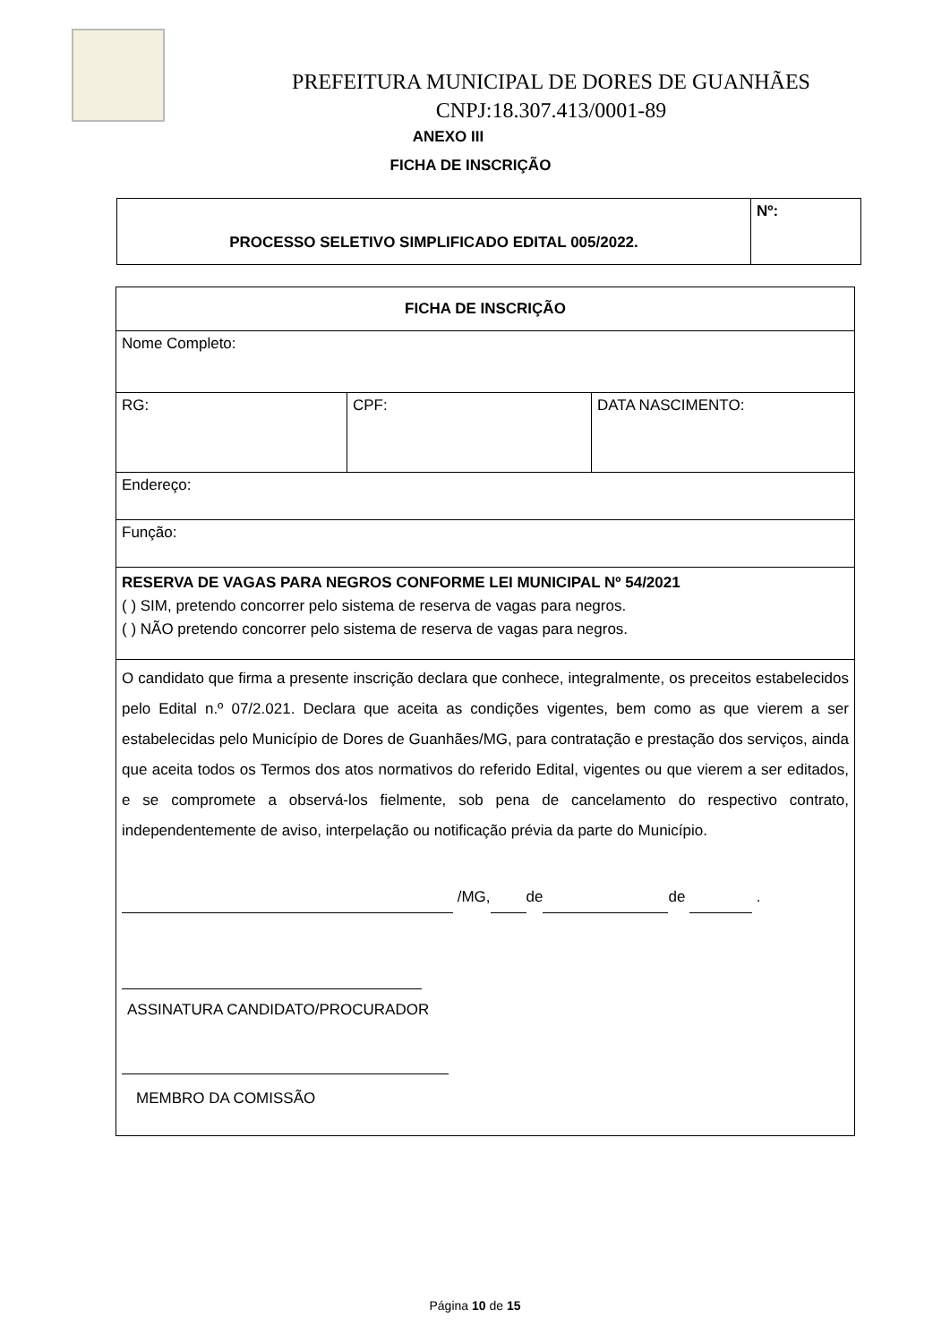PREFEITURA MUNICIPAL DE DORES DE GUANHÃES
CNPJ:18.307.413/0001-89
ANEXO III
FICHA DE INSCRIÇÃO
| PROCESSO SELETIVO SIMPLIFICADO EDITAL 005/2022. | Nº: |
| FICHA DE INSCRIÇÃO | | |
| Nome Completo: | | |
| RG: | CPF: | DATA NASCIMENTO: |
| Endereço: | | |
| Função: | | |
| RESERVA DE VAGAS PARA NEGROS CONFORME LEI MUNICIPAL Nº 54/2021 ( ) SIM, pretendo concorrer pelo sistema de reserva de vagas para negros. ( ) NÃO pretendo concorrer pelo sistema de reserva de vagas para negros. | | |
| O candidato que firma a presente inscrição declara que conhece, integralmente, os preceitos estabelecidos pelo Edital n.º 07/2.021. Declara que aceita as condições vigentes, bem como as que vierem a ser estabelecidas pelo Município de Dores de Guanhães/MG, para contratação e prestação dos serviços, ainda que aceita todos os Termos dos atos normativos do referido Edital, vigentes ou que vierem a ser editados, e se compromete a observá-los fielmente, sob pena de cancelamento do respectivo contrato, independentemente de aviso, interpelação ou notificação prévia da parte do Município. /MG, de de . ASSINATURA CANDIDATO/PROCURADOR MEMBRO DA COMISSÃO | | |
Página 10 de 15